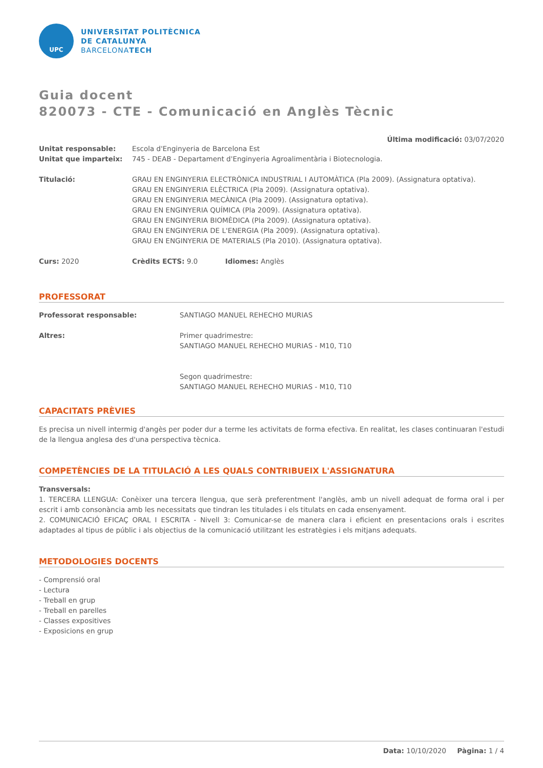UPC
UNIVERSITAT POLITÈCNICA
DE CATALUNYA
BARCELONATECH
Guia docent
820073 - CTE - Comunicació en Anglès Tècnic
Última modificació: 03/07/2020
Unitat responsable: Escola d'Enginyeria de Barcelona Est
Unitat que imparteix: 745 - DEAB - Departament d'Enginyeria Agroalimentària i Biotecnologia.
Titulació: GRAU EN ENGINYERIA ELECTRÒNICA INDUSTRIAL I AUTOMÀTICA (Pla 2009). (Assignatura optativa).
GRAU EN ENGINYERIA ELÈCTRICA (Pla 2009). (Assignatura optativa).
GRAU EN ENGINYERIA MECÀNICA (Pla 2009). (Assignatura optativa).
GRAU EN ENGINYERIA QUÍMICA (Pla 2009). (Assignatura optativa).
GRAU EN ENGINYERIA BIOMÈDICA (Pla 2009). (Assignatura optativa).
GRAU EN ENGINYERIA DE L'ENERGIA (Pla 2009). (Assignatura optativa).
GRAU EN ENGINYERIA DE MATERIALS (Pla 2010). (Assignatura optativa).
Curs: 2020 Crèdits ECTS: 9.0 Idiomes: Anglès
PROFESSORAT
Professorat responsable: SANTIAGO MANUEL REHECHO MURIAS
Altres: Primer quadrimestre:
SANTIAGO MANUEL REHECHO MURIAS - M10, T10
Segon quadrimestre:
SANTIAGO MANUEL REHECHO MURIAS - M10, T10
CAPACITATS PRÈVIES
Es precisa un nivell intermig d'angès per poder dur a terme les activitats de forma efectiva. En realitat, les clases continuaran l'estudi de la llengua anglesa des d'una perspectiva tècnica.
COMPETÈNCIES DE LA TITULACIÓ A LES QUALS CONTRIBUEIX L'ASSIGNATURA
Transversals:
1. TERCERA LLENGUA: Conèixer una tercera llengua, que serà preferentment l'anglès, amb un nivell adequat de forma oral i per escrit i amb consonància amb les necessitats que tindran les titulades i els titulats en cada ensenyament.
2. COMUNICACIÓ EFICAÇ ORAL I ESCRITA - Nivell 3: Comunicar-se de manera clara i eficient en presentacions orals i escrites adaptades al tipus de públic i als objectius de la comunicació utilitzant les estratègies i els mitjans adequats.
METODOLOGIES DOCENTS
- Comprensió oral
- Lectura
- Treball en grup
- Treball en parelles
- Classes expositives
- Exposicions en grup
Data: 10/10/2020 Pàgina: 1 / 4